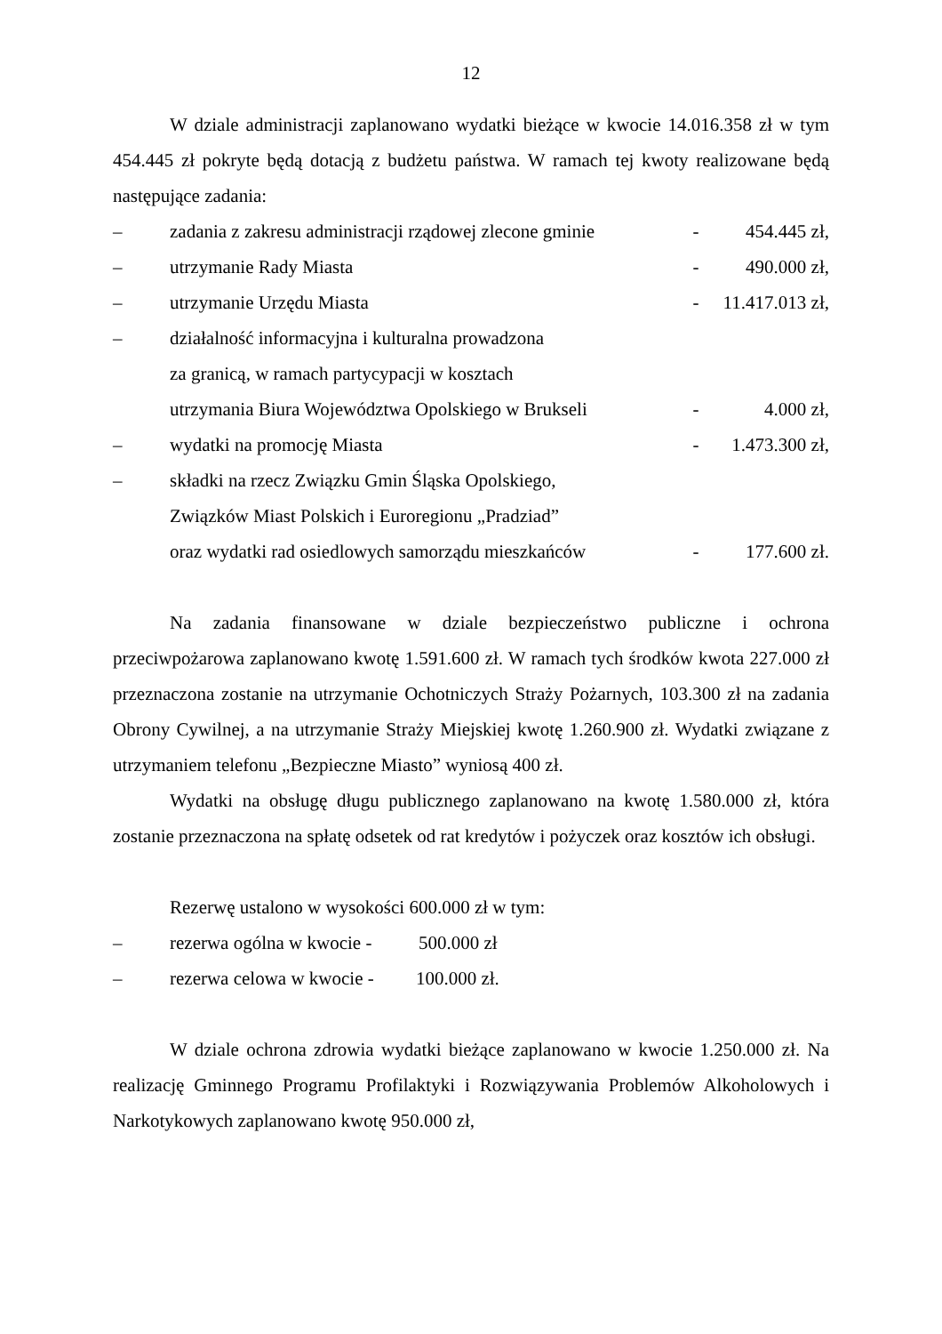12
W dziale administracji zaplanowano wydatki bieżące w kwocie 14.016.358 zł w tym 454.445 zł pokryte będą dotacją z budżetu państwa. W ramach tej kwoty realizowane będą następujące zadania:
– zadania z zakresu administracji rządowej zlecone gminie - 454.445 zł,
– utrzymanie Rady Miasta - 490.000 zł,
– utrzymanie Urzędu Miasta - 11.417.013 zł,
– działalność informacyjna i kulturalna prowadzona
za granicą, w ramach partycypacji w kosztach
utrzymania Biura Województwa Opolskiego w Brukseli
-
4.000 zł,
– wydatki na promocję Miasta - 1.473.300 zł,
– składki na rzecz Związku Gmin Śląska Opolskiego,
Związków Miast Polskich i Euroregionu „Pradziad”
oraz wydatki rad osiedlowych samorządu mieszkańców
-
177.600 zł.
Na zadania finansowane w dziale bezpieczeństwo publiczne i ochrona przeciwpożarowa zaplanowano kwotę 1.591.600 zł. W ramach tych środków kwota 227.000 zł przeznaczona zostanie na utrzymanie Ochotniczych Straży Pożarnych, 103.300 zł na zadania Obrony Cywilnej, a na utrzymanie Straży Miejskiej kwotę 1.260.900 zł. Wydatki związane z utrzymaniem telefonu „Bezpieczne Miasto” wyniosą 400 zł.
Wydatki na obsługę długu publicznego zaplanowano na kwotę 1.580.000 zł, która zostanie przeznaczona na spłatę odsetek od rat kredytów i pożyczek oraz kosztów ich obsługi.
Rezerwę ustalono w wysokości 600.000 zł w tym:
– rezerwa ogólna w kwocie - 500.000 zł
– rezerwa celowa w kwocie - 100.000 zł.
W dziale ochrona zdrowia wydatki bieżące zaplanowano w kwocie 1.250.000 zł. Na realizację Gminnego Programu Profilaktyki i Rozwiązywania Problemów Alkoholowych i Narkotykowych zaplanowano kwotę 950.000 zł,